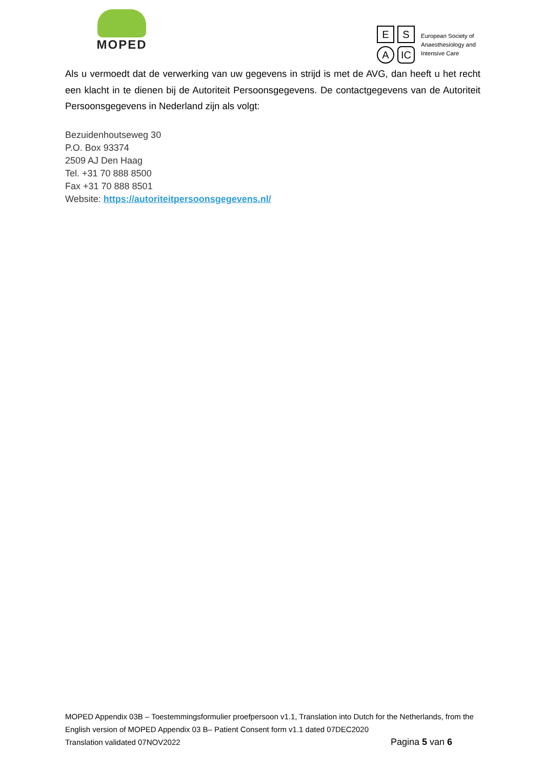MOPED
E S A IC
European Society of
Anaesthesiology and
Intensive Care
Als u vermoedt dat de verwerking van uw gegevens in strijd is met de AVG, dan heeft u het recht een klacht in te dienen bij de Autoriteit Persoonsgegevens. De contactgegevens van de Autoriteit Persoonsgegevens in Nederland zijn als volgt:
Bezuidenhoutseweg 30
P.O. Box 93374
2509 AJ Den Haag
Tel. +31 70 888 8500
Fax +31 70 888 8501
Website: https://autoriteitpersoonsgegevens.nl/
MOPED Appendix 03B – Toestemmingsformulier proefpersoon v1.1, Translation into Dutch for the Netherlands, from the English version of MOPED Appendix 03 B– Patient Consent form v1.1 dated 07DEC2020
Translation validated 07NOV2022 Pagina 5 van 6